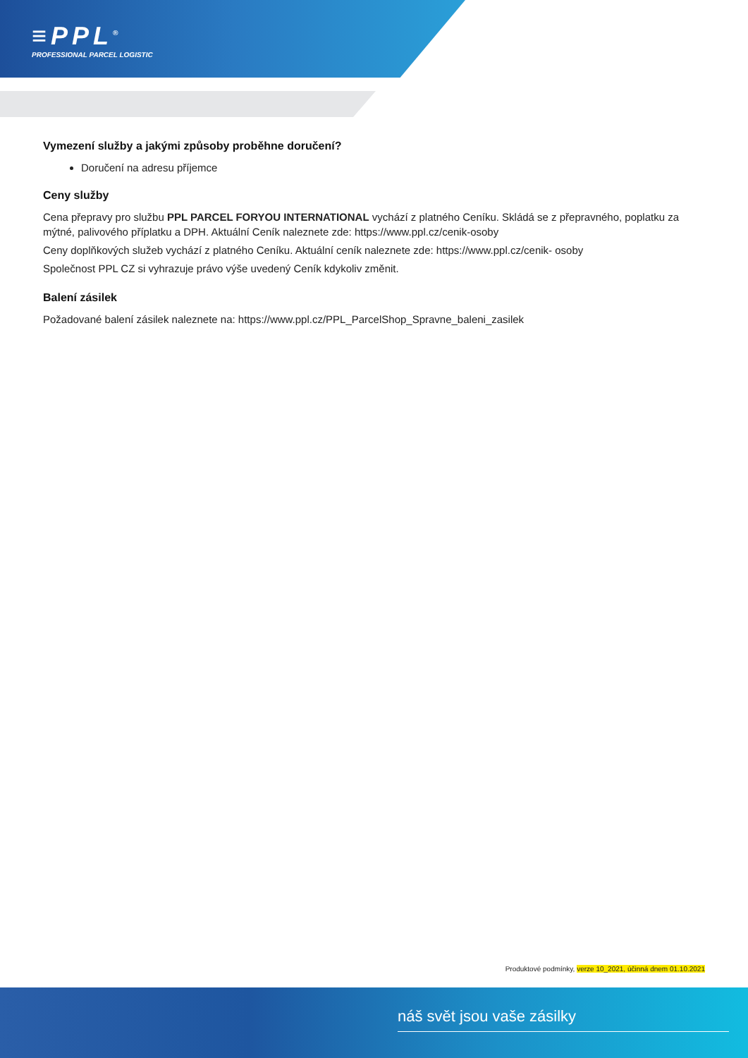≡PPL<sup>®</sup>
PROFESSIONAL PARCEL LOGISTIC
Vymezení služby a jakými způsoby proběhne doručení?
Doručení na adresu příjemce
Ceny služby
Cena přepravy pro službu PPL PARCEL FORYOU INTERNATIONAL vychází z platného Ceníku. Skládá se z přepravného, poplatku za mýtné, palivového příplatku a DPH. Aktuální Ceník naleznete zde: https://www.ppl.cz/cenik-osoby
Ceny doplňkových služeb vychází z platného Ceníku. Aktuální ceník naleznete zde: https://www.ppl.cz/cenik- osoby
Společnost PPL CZ si vyhrazuje právo výše uvedený Ceník kdykoliv změnit.
Balení zásilek
Požadované balení zásilek naleznete na: https://www.ppl.cz/PPL_ParcelShop_Spravne_baleni_zasilek
Produktové podmínky, verze 10_2021, účinná dnem 01.10.2021
náš svět jsou vaše zásilky